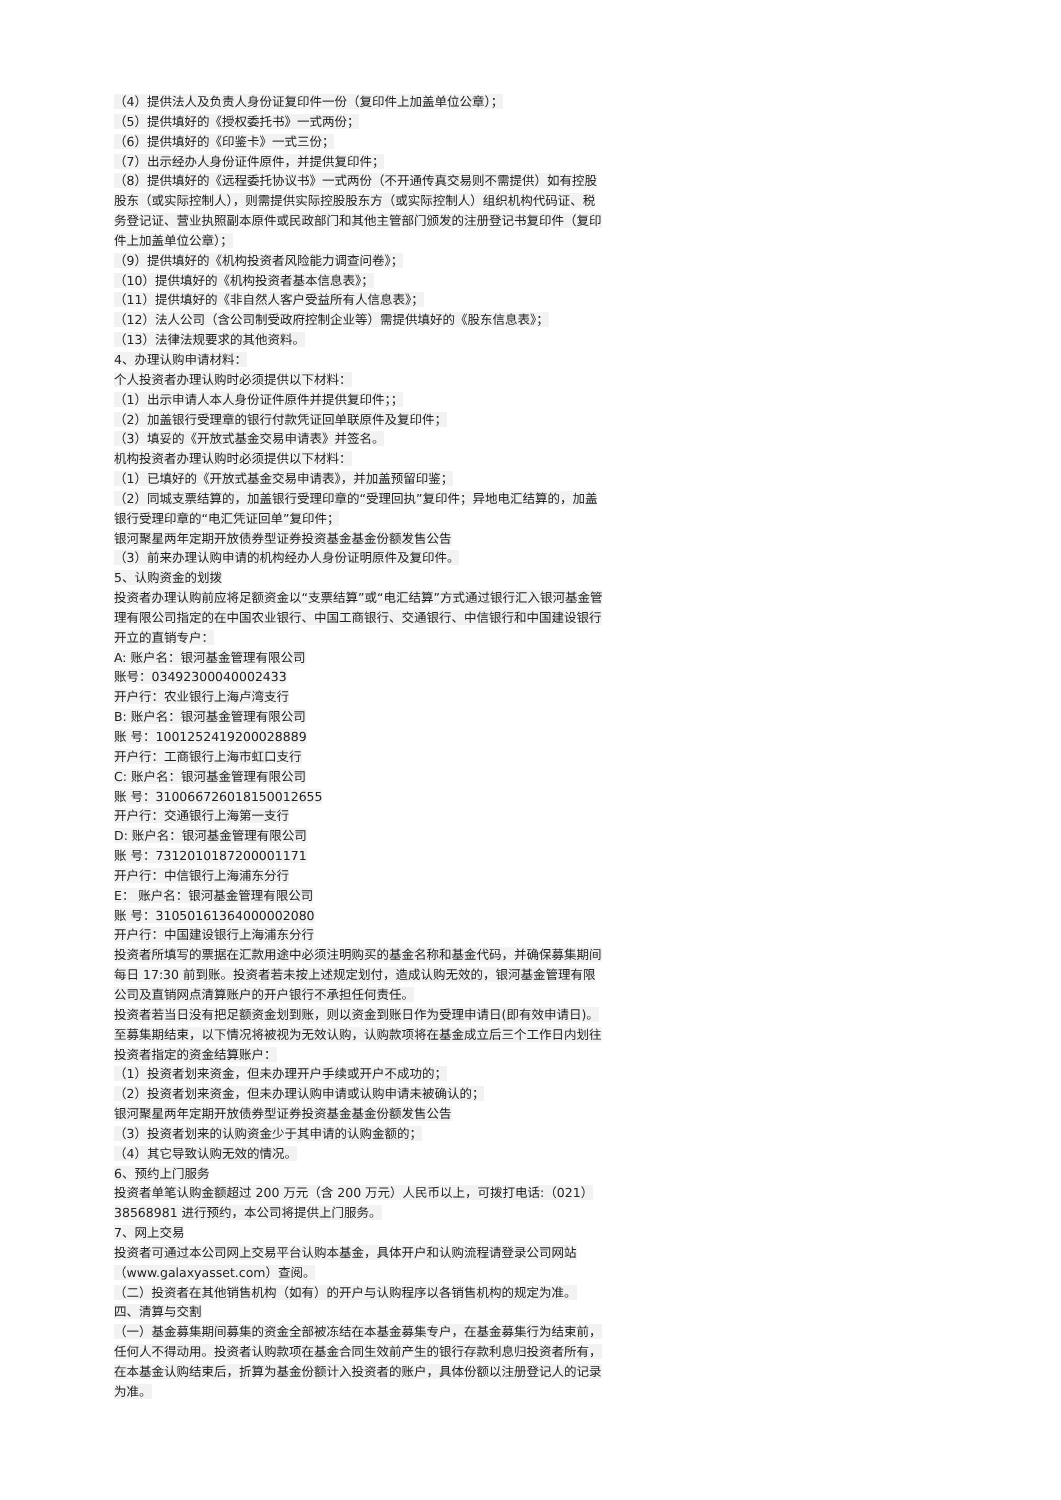（4）提供法人及负责人身份证复印件一份（复印件上加盖单位公章）；
（5）提供填好的《授权委托书》一式两份；
（6）提供填好的《印鉴卡》一式三份；
（7）出示经办人身份证件原件，并提供复印件；
（8）提供填好的《远程委托协议书》一式两份（不开通传真交易则不需提供）如有控股股东（或实际控制人），则需提供实际控股股东方（或实际控制人）组织机构代码证、税务登记证、营业执照副本原件或民政部门和其他主管部门颁发的注册登记书复印件（复印件上加盖单位公章）；
（9）提供填好的《机构投资者风险能力调查问卷》；
（10）提供填好的《机构投资者基本信息表》；
（11）提供填好的《非自然人客户受益所有人信息表》；
（12）法人公司（含公司制受政府控制企业等）需提供填好的《股东信息表》；
（13）法律法规要求的其他资料。
4、办理认购申请材料：
个人投资者办理认购时必须提供以下材料：
（1）出示申请人本人身份证件原件并提供复印件；；
（2）加盖银行受理章的银行付款凭证回单联原件及复印件；
（3）填妥的《开放式基金交易申请表》并签名。
机构投资者办理认购时必须提供以下材料：
（1）已填好的《开放式基金交易申请表》，并加盖预留印鉴；
（2）同城支票结算的，加盖银行受理印章的“受理回执”复印件；异地电汇结算的，加盖银行受理印章的“电汇凭证回单”复印件；
银河聚星两年定期开放债券型证券投资基金基金份额发售公告
（3）前来办理认购申请的机构经办人身份证明原件及复印件。
5、认购资金的划拨
投资者办理认购前应将足额资金以“支票结算”或“电汇结算”方式通过银行汇入银河基金管理有限公司指定的在中国农业银行、中国工商银行、交通银行、中信银行和中国建设银行开立的直销专户：
A: 账户名：银河基金管理有限公司
账号：03492300040002433
开户行：农业银行上海卢湾支行
B: 账户名：银河基金管理有限公司
账 号：1001252419200028889
开户行：工商银行上海市虹口支行
C: 账户名：银河基金管理有限公司
账 号：310066726018150012655
开户行：交通银行上海第一支行
D: 账户名：银河基金管理有限公司
账 号：7312010187200001171
开户行：中信银行上海浦东分行
E： 账户名：银河基金管理有限公司
账 号：31050161364000002080
开户行：中国建设银行上海浦东分行
投资者所填写的票据在汇款用途中必须注明购买的基金名称和基金代码，并确保募集期间每日 17:30 前到账。投资者若未按上述规定划付，造成认购无效的，银河基金管理有限公司及直销网点清算账户的开户银行不承担任何责任。
投资者若当日没有把足额资金划到账，则以资金到账日作为受理申请日(即有效申请日)。
至募集期结束，以下情况将被视为无效认购，认购款项将在基金成立后三个工作日内划往投资者指定的资金结算账户：
（1）投资者划来资金，但未办理开户手续或开户不成功的；
（2）投资者划来资金，但未办理认购申请或认购申请未被确认的；
银河聚星两年定期开放债券型证券投资基金基金份额发售公告
（3）投资者划来的认购资金少于其申请的认购金额的；
（4）其它导致认购无效的情况。
6、预约上门服务
投资者单笔认购金额超过 200 万元（含 200 万元）人民币以上，可拨打电话:（021）38568981 进行预约，本公司将提供上门服务。
7、网上交易
投资者可通过本公司网上交易平台认购本基金，具体开户和认购流程请登录公司网站（www.galaxyasset.com）查阅。
（二）投资者在其他销售机构（如有）的开户与认购程序以各销售机构的规定为准。
四、清算与交割
（一）基金募集期间募集的资金全部被冻结在本基金募集专户，在基金募集行为结束前，任何人不得动用。投资者认购款项在基金合同生效前产生的银行存款利息归投资者所有，在本基金认购结束后，折算为基金份额计入投资者的账户，具体份额以注册登记人的记录为准。